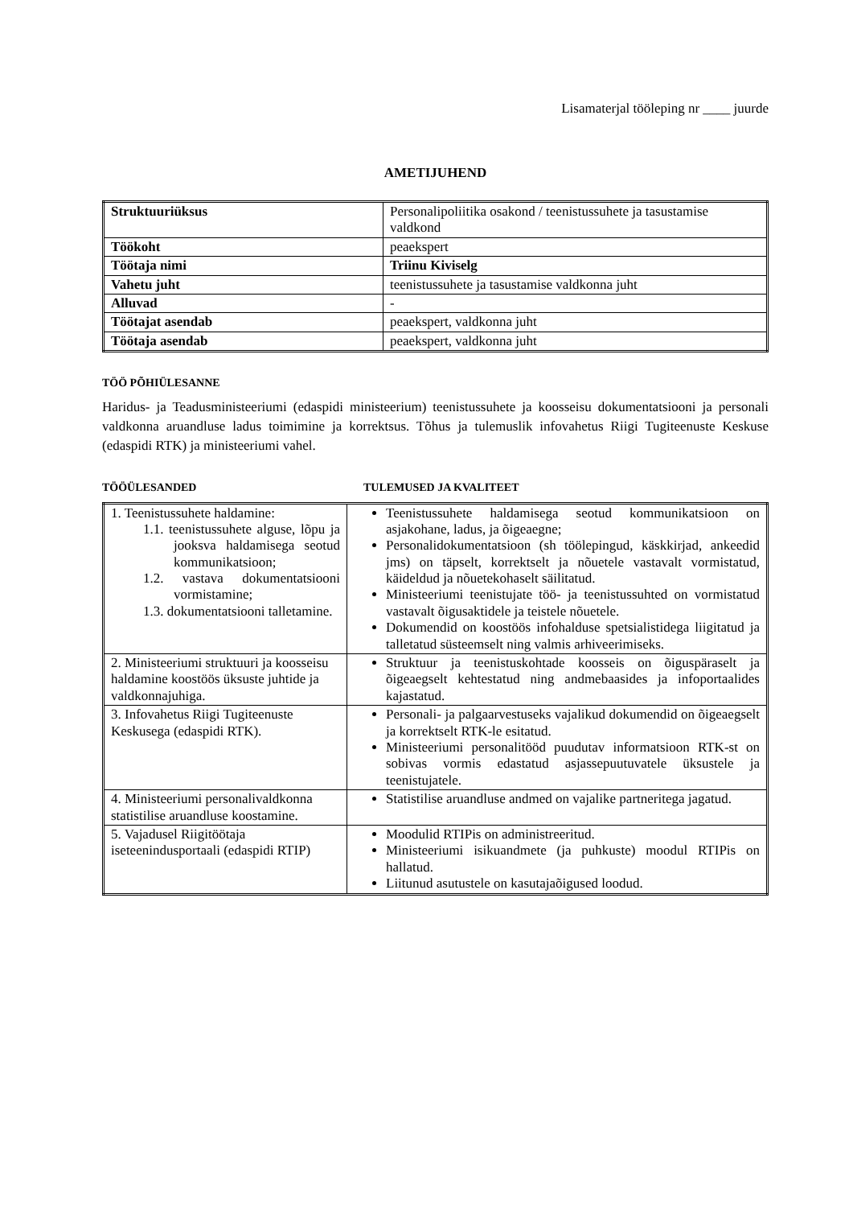Lisamaterjal tööleping nr ____ juurde
AMETIJUHEND
| Struktuuriüksus | Personalipoliitika osakond / teenistussuhete ja tasustamise valdkond |
| Töökoht | peaekspert |
| Töötaja nimi | Triinu Kiviselg |
| Vahetu juht | teenistussuhete ja tasustamise valdkonna juht |
| Alluvad | - |
| Töötajat asendab | peaekspert, valdkonna juht |
| Töötaja asendab | peaekspert, valdkonna juht |
TÖÖ PÕHIÜLESANNE
Haridus- ja Teadusministeeriumi (edaspidi ministeerium) teenistussuhete ja koosseisu dokumentatsiooni ja personali valdkonna aruandluse ladus toimimine ja korrektsus. Tõhus ja tulemuslik infovahetus Riigi Tugiteenuste Keskuse (edaspidi RTK) ja ministeeriumi vahel.
TÖÖÜLESANDED TULEMUSED JA KVALITEET
| 1. Teenistussuhete haldamine: 1.1. teenistussuhete alguse, lõpu ja jooksva haldamisega seotud kommunikatsioon; 1.2. vastava dokumentatsiooni vormistamine; 1.3. dokumentatsiooni talletamine. | Teenistussuhete haldamisega seotud kommunikatsioon on asjakohane, ladus, ja õigeaegne; Personalidokumentatsioon (sh töölepingud, käskkirjad, ankeedid jms) on täpselt, korrektselt ja nõuetele vastavalt vormistatud, käideldud ja nõuetekohaselt säilitatud. Ministeeriumi teenistujate töö- ja teenistussuhted on vormistatud vastavalt õigusaktidele ja teistele nõuetele. Dokumendid on koostöös infohalduse spetsialistidega liigitatud ja talletatud süsteemselt ning valmis arhiveerimiseks. |
| 2. Ministeeriumi struktuuri ja koosseisu haldamine koostöös üksuste juhtide ja valdkonnajuhiga. | Struktuur ja teenistuskohtade koosseis on õiguspäraselt ja õigeaegselt kehtestatud ning andmebaasides ja infoportaalides kajastatud. |
| 3. Infovahetus Riigi Tugiteenuste Keskusega (edaspidi RTK). | Personali- ja palgaarvestuseks vajalikud dokumendid on õigeaegselt ja korrektselt RTK-le esitatud. Ministeeriumi personalitööd puudutav informatsioon RTK-st on sobivas vormis edastatud asjassepuutuvatele üksustele ja teenistujatele. |
| 4. Ministeeriumi personalivaldkonna statistilise aruandluse koostamine. | Statistilise aruandluse andmed on vajalike partneritega jagatud. |
| 5. Vajadusel Riigitöötaja iseteenindusportaali (edaspidi RTIP) | Moodulid RTIPis on administreeritud. Ministeeriumi isikuandmete (ja puhkuste) moodul RTIPis on hallatud. Liitunud asutustele on kasutajaõigused loodud. |